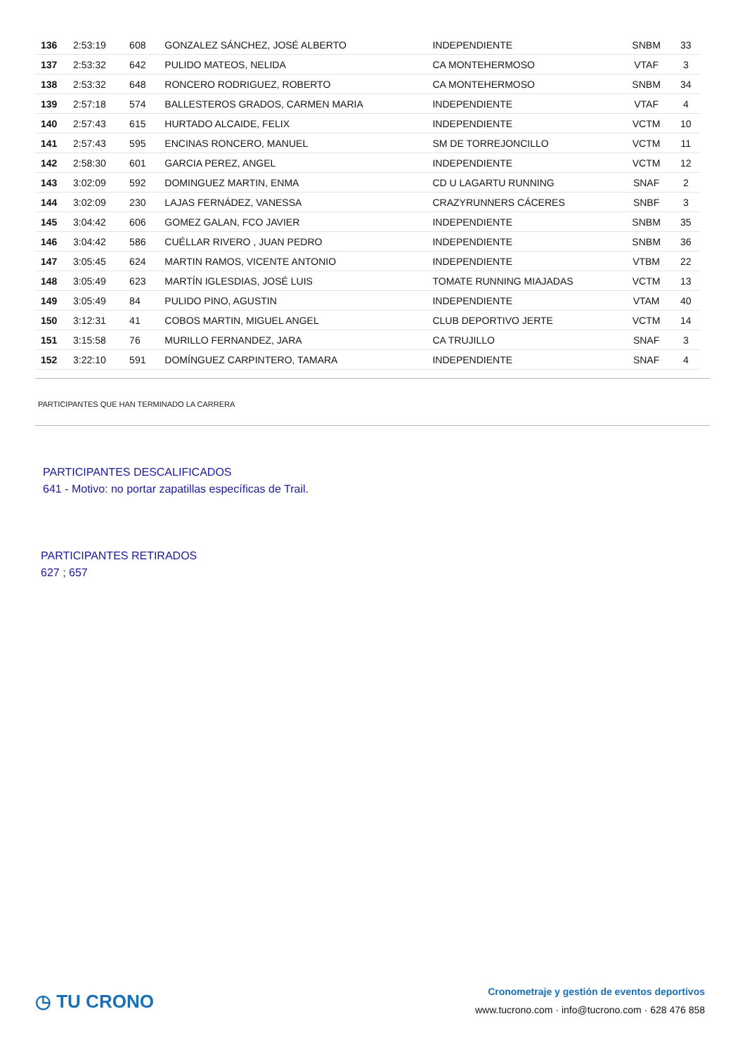| 136 | 2:53:19 | 608 | GONZALEZ SÁNCHEZ, JOSÉ ALBERTO | INDEPENDIENTE | SNBM | 33 |
| 137 | 2:53:32 | 642 | PULIDO MATEOS, NELIDA | CA MONTEHERMOSO | VTAF | 3 |
| 138 | 2:53:32 | 648 | RONCERO RODRIGUEZ, ROBERTO | CA MONTEHERMOSO | SNBM | 34 |
| 139 | 2:57:18 | 574 | BALLESTEROS GRADOS, CARMEN MARIA | INDEPENDIENTE | VTAF | 4 |
| 140 | 2:57:43 | 615 | HURTADO ALCAIDE, FELIX | INDEPENDIENTE | VCTM | 10 |
| 141 | 2:57:43 | 595 | ENCINAS RONCERO, MANUEL | SM DE TORREJONCILLO | VCTM | 11 |
| 142 | 2:58:30 | 601 | GARCIA PEREZ, ANGEL | INDEPENDIENTE | VCTM | 12 |
| 143 | 3:02:09 | 592 | DOMINGUEZ MARTIN, ENMA | CD U LAGARTU RUNNING | SNAF | 2 |
| 144 | 3:02:09 | 230 | LAJAS FERNÁDEZ, VANESSA | CRAZYRUNNERS CÁCERES | SNBF | 3 |
| 145 | 3:04:42 | 606 | GOMEZ GALAN, FCO JAVIER | INDEPENDIENTE | SNBM | 35 |
| 146 | 3:04:42 | 586 | CUÉLLAR RIVERO , JUAN PEDRO | INDEPENDIENTE | SNBM | 36 |
| 147 | 3:05:45 | 624 | MARTIN RAMOS, VICENTE ANTONIO | INDEPENDIENTE | VTBM | 22 |
| 148 | 3:05:49 | 623 | MARTÍN IGLESDIAS, JOSÉ LUIS | TOMATE RUNNING MIAJADAS | VCTM | 13 |
| 149 | 3:05:49 | 84 | PULIDO PINO, AGUSTIN | INDEPENDIENTE | VTAM | 40 |
| 150 | 3:12:31 | 41 | COBOS MARTIN, MIGUEL ANGEL | CLUB DEPORTIVO JERTE | VCTM | 14 |
| 151 | 3:15:58 | 76 | MURILLO FERNANDEZ, JARA | CA TRUJILLO | SNAF | 3 |
| 152 | 3:22:10 | 591 | DOMÍNGUEZ CARPINTERO, TAMARA | INDEPENDIENTE | SNAF | 4 |
PARTICIPANTES QUE HAN TERMINADO LA CARRERA
PARTICIPANTES DESCALIFICADOS
641 - Motivo: no portar zapatillas específicas de Trail.
PARTICIPANTES RETIRADOS
627 ; 657
◷ TU CRONO
Cronometraje y gestión de eventos deportivos
www.tucrono.com · info@tucrono.com · 628 476 858